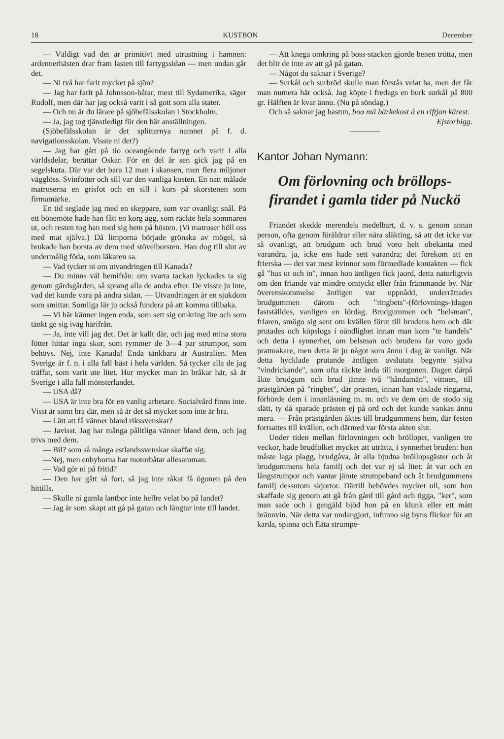18 KUSTBON December
— Väldigt vad det är primitivt med utrustning i hamnen: ardennerhästen drar fram lasten till fartygssidan — men undan går det.
— Ni två har farit mycket på sjön?
— Jag har farit på Johnsson-båtar, mest till Sydamerika, säger Rudolf, men där har jag också varit i så gott som alla stater.
— Och nu är du lärare på sjöbefälsskolan i Stockholm.
— Ja, jag tog tjänstledigt för den här anställningen.
(Sjöbefälsskolan är det splitternya namnet på f. d. navigationsskolan. Visste ni det?)
— Jag har gått på tio oceangående fartyg och varit i alla världsdelar, berättar Oskar. För en del år sen gick jag på en segelskuta. Där var det bara 12 man i skansen, men flera miljoner vägglöss. Svinfötter och sill var den vanliga kosten. En natt målade matroserna en grisfot och en sill i kors på skorstenen som firmamärke.
En tid seglade jag med en skeppare, som var ovanligt snål. På ett bönemöte hade han fått en korg ägg, som räckte hela sommaren ut, och resten tog han med sig hem på hösten. (Vi matroser höll oss med mat själva.) Då limporna började grönska av mögel, så brukade han borsta av dem med stövelborsten. Han dog till slut av undermålig föda, som läkaren sa.
— Vad tycker ni om utvandringen till Kanada?
— Du minns väl hemifrån: om svarta tackan lyckades ta sig genom gärdsgården, så sprang alla de andra efter. De visste ju inte, vad det kunde vara på andra sidan. — Utvandringen är en sjukdom som smittar. Somliga lär ju också fundera på att komma tillbaka.
— Vi här känner ingen enda, som sett sig omkring lite och som tänkt ge sig iväg härifrån.
— Ja, inte vill jag det. Det är kallt där, och jag med mina stora fötter hittar inga skor, som rymmer de 3—4 par strumpor, som behövs. Nej, inte Kanada! Enda tänkbara är Australien. Men Sverige är f. n. i alla fall bäst i hela världen. Så tycker alla de jag träffat, som varit ute litet. Hur mycket man än bråkar här, så är Sverige i alla fall mönsterlandet.
— USA då?
— USA är inte bra för en vanlig arbetare. Socialvård finns inte. Visst är somt bra där, men så är det så mycket som inte är bra.
— Lätt att få vänner bland rikssvenskar?
— Javisst. Jag har många pålitliga vänner bland dem, och jag trivs med dem.
— Bil? som så många estlandssvenskar skaffat sig.
—Nej, men enbyborna har motorbåtar allesamman.
— Vad gör ni på fritid?
— Den har gått så fort, så jag inte råkat få ögonen på den hittills.
— Skulle ni gamla lantbor inte hellre velat bo på landet?
— Jag är som skapt att gå på gatan och längtar inte till landet.
— Att knega omkring på boss-stacken gjorde benen trötta, men det blir de inte av att gå på gatan.
— Något du saknar i Sverige?
— Surkål och surbröd skulle man förstås velat ha, men det får man numera här också. Jag köpte i fredags en burk surkål på 800 gr. Hälften är kvar ännu. (Nu på söndag.)
Och så saknar jag bastun, boa mä bärkekost å en riftjan kärest.
Ejstorbigg.
Kantor Johan Nymann:
Om förlovning och bröllops-firandet i gamla tider på Nuckö
Friandet skedde merendels medelbart, d. v. s. genom annan person, ofta genom föräldrar eller nära släkting, så att det icke var så ovanligt, att brudgum och brud voro helt obekanta med varandra, ja, icke ens hade sett varandra; det förekom att en frierska — det var mest kvinnor som förmedlade kontakten — fick gå "hus ut och in", innan hon äntligen fick jaord, detta naturligtvis om den friande var mindre omtyckt eller från främmande by. När överenskommelse äntligen var uppnådd, underrättades brudgummen därom och "ringbets"-(förlovnings-)dagen fastställdes, vanligen en lördag. Brudgummen och "belsman", friaren, smögo sig sent om kvällen förut till brudens hem och där prutades och köpslogs i oändlighet innan man kom "te handels" och detta i synnerhet, om belsman och brudens far voro goda pratmakare, men detta är ju något som ännu i dag är vanligt. När detta hycklade prutande äntligen avslutats begynte själva "vindrickande", som ofta räckte ända till morgonen. Dagen därpå åkte brudgum och brud jämte två "håndamän", vittnen, till prästgården på "ringbet", där prästen, innan han växlade ringarna, förhörde dem i innanläsning m. m. och ve dem om de stodo sig slätt, ty då sparade prästen ej på ord och det kunde vankas ännu mera. — Från prästgården åktes till brudgummens hem, där festen fortsattes till kvällen, och därmed var första akten slut.
Under tiden mellan förlovningen och bröllopet, vanligen tre veckor, hade brudfolket mycket att uträtta, i synnerhet bruden: hon måste laga plagg, brudgåva, åt alla bjudna bröllopsgäster och åt brudgummens hela familj och det var ej så litet: åt var och en långstrumpor och vantar jämte strumpeband och åt brudgummens familj dessutom skjortor. Därtill behövdes mycket ull, som hon skaffade sig genom att gå från gård till gård och tigga, "ker", som man sade och i gengäld bjöd hon på en klunk eller ett mått brännvin. När detta var undangjort, infunno sig byns flickor för att karda, spinna och fläta strumpe-